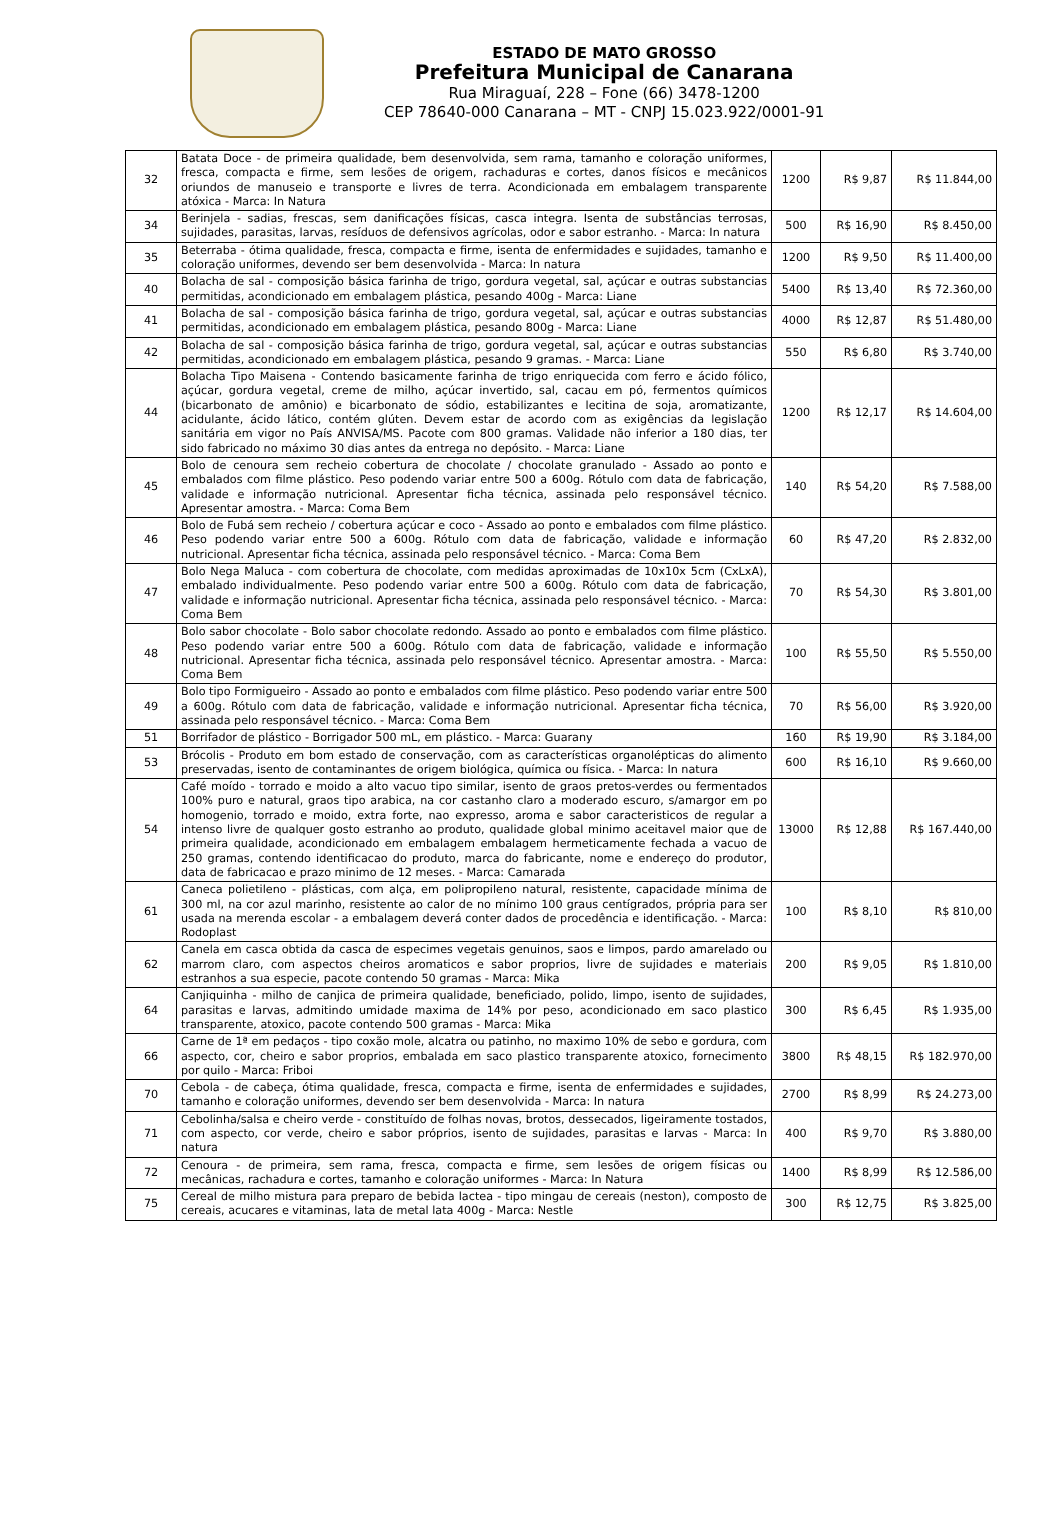ESTADO DE MATO GROSSO
Prefeitura Municipal de Canarana
Rua Miraguaí, 228 – Fone (66) 3478-1200
CEP 78640-000 Canarana – MT - CNPJ 15.023.922/0001-91
| 32 | Batata Doce - de primeira qualidade, bem desenvolvida, sem rama, tamanho e coloração uniformes, fresca, compacta e firme, sem lesões de origem, rachaduras e cortes, danos físicos e mecânicos oriundos de manuseio e transporte e livres de terra. Acondicionada em embalagem transparente atóxica - Marca: In Natura | 1200 | R$ 9,87 | R$ 11.844,00 |
| 34 | Berinjela - sadias, frescas, sem danificações físicas, casca integra. Isenta de substâncias terrosas, sujidades, parasitas, larvas, resíduos de defensivos agrícolas, odor e sabor estranho. - Marca: In natura | 500 | R$ 16,90 | R$ 8.450,00 |
| 35 | Beterraba - ótima qualidade, fresca, compacta e firme, isenta de enfermidades e sujidades, tamanho e coloração uniformes, devendo ser bem desenvolvida - Marca: In natura | 1200 | R$ 9,50 | R$ 11.400,00 |
| 40 | Bolacha de sal - composição básica farinha de trigo, gordura vegetal, sal, açúcar e outras substancias permitidas, acondicionado em embalagem plástica, pesando 400g - Marca: Liane | 5400 | R$ 13,40 | R$ 72.360,00 |
| 41 | Bolacha de sal - composição básica farinha de trigo, gordura vegetal, sal, açúcar e outras substancias permitidas, acondicionado em embalagem plástica, pesando 800g - Marca: Liane | 4000 | R$ 12,87 | R$ 51.480,00 |
| 42 | Bolacha de sal - composição básica farinha de trigo, gordura vegetal, sal, açúcar e outras substancias permitidas, acondicionado em embalagem plástica, pesando 9 gramas. - Marca: Liane | 550 | R$ 6,80 | R$ 3.740,00 |
| 44 | Bolacha Tipo Maisena - Contendo basicamente farinha de trigo enriquecida com ferro e ácido fólico, açúcar, gordura vegetal, creme de milho, açúcar invertido, sal, cacau em pó, fermentos químicos (bicarbonato de amônio) e bicarbonato de sódio, estabilizantes e lecitina de soja, aromatizante, acidulante, ácido lático, contém glúten. Devem estar de acordo com as exigências da legislação sanitária em vigor no País ANVISA/MS. Pacote com 800 gramas. Validade não inferior a 180 dias, ter sido fabricado no máximo 30 dias antes da entrega no depósito. - Marca: Liane | 1200 | R$ 12,17 | R$ 14.604,00 |
| 45 | Bolo de cenoura sem recheio cobertura de chocolate / chocolate granulado - Assado ao ponto e embalados com filme plástico. Peso podendo variar entre 500 a 600g. Rótulo com data de fabricação, validade e informação nutricional. Apresentar ficha técnica, assinada pelo responsável técnico. Apresentar amostra. - Marca: Coma Bem | 140 | R$ 54,20 | R$ 7.588,00 |
| 46 | Bolo de Fubá sem recheio / cobertura açúcar e coco - Assado ao ponto e embalados com filme plástico. Peso podendo variar entre 500 a 600g. Rótulo com data de fabricação, validade e informação nutricional. Apresentar ficha técnica, assinada pelo responsável técnico. - Marca: Coma Bem | 60 | R$ 47,20 | R$ 2.832,00 |
| 47 | Bolo Nega Maluca - com cobertura de chocolate, com medidas aproximadas de 10x10x 5cm (CxLxA), embalado individualmente. Peso podendo variar entre 500 a 600g. Rótulo com data de fabricação, validade e informação nutricional. Apresentar ficha técnica, assinada pelo responsável técnico. - Marca: Coma Bem | 70 | R$ 54,30 | R$ 3.801,00 |
| 48 | Bolo sabor chocolate - Bolo sabor chocolate redondo. Assado ao ponto e embalados com filme plástico. Peso podendo variar entre 500 a 600g. Rótulo com data de fabricação, validade e informação nutricional. Apresentar ficha técnica, assinada pelo responsável técnico. Apresentar amostra. - Marca: Coma Bem | 100 | R$ 55,50 | R$ 5.550,00 |
| 49 | Bolo tipo Formigueiro - Assado ao ponto e embalados com filme plástico. Peso podendo variar entre 500 a 600g. Rótulo com data de fabricação, validade e informação nutricional. Apresentar ficha técnica, assinada pelo responsável técnico. - Marca: Coma Bem | 70 | R$ 56,00 | R$ 3.920,00 |
| 51 | Borrifador de plástico - Borrigador 500 mL, em plástico. - Marca: Guarany | 160 | R$ 19,90 | R$ 3.184,00 |
| 53 | Brócolis - Produto em bom estado de conservação, com as características organolépticas do alimento preservadas, isento de contaminantes de origem biológica, química ou física. - Marca: In natura | 600 | R$ 16,10 | R$ 9.660,00 |
| 54 | Café moído - torrado e moido a alto vacuo tipo similar, isento de graos pretos-verdes ou fermentados 100% puro e natural, graos tipo arabica, na cor castanho claro a moderado escuro, s/amargor em po homogenio, torrado e moido, extra forte, nao expresso, aroma e sabor caracteristicos de regular a intenso livre de qualquer gosto estranho ao produto, qualidade global minimo aceitavel maior que de primeira qualidade, acondicionado em embalagem embalagem hermeticamente fechada a vacuo de 250 gramas, contendo identificacao do produto, marca do fabricante, nome e endereço do produtor, data de fabricacao e prazo minimo de 12 meses. - Marca: Camarada | 13000 | R$ 12,88 | R$ 167.440,00 |
| 61 | Caneca polietileno - plásticas, com alça, em polipropileno natural, resistente, capacidade mínima de 300 ml, na cor azul marinho, resistente ao calor de no mínimo 100 graus centígrados, própria para ser usada na merenda escolar - a embalagem deverá conter dados de procedência e identificação. - Marca: Rodoplast | 100 | R$ 8,10 | R$ 810,00 |
| 62 | Canela em casca obtida da casca de especimes vegetais genuinos, saos e limpos, pardo amarelado ou marrom claro, com aspectos cheiros aromaticos e sabor proprios, livre de sujidades e materiais estranhos a sua especie, pacote contendo 50 gramas - Marca: Mika | 200 | R$ 9,05 | R$ 1.810,00 |
| 64 | Canjiquinha - milho de canjica de primeira qualidade, beneficiado, polido, limpo, isento de sujidades, parasitas e larvas, admitindo umidade maxima de 14% por peso, acondicionado em saco plastico transparente, atoxico, pacote contendo 500 gramas - Marca: Mika | 300 | R$ 6,45 | R$ 1.935,00 |
| 66 | Carne de 1ª em pedaços - tipo coxão mole, alcatra ou patinho, no maximo 10% de sebo e gordura, com aspecto, cor, cheiro e sabor proprios, embalada em saco plastico transparente atoxico, fornecimento por quilo - Marca: Friboi | 3800 | R$ 48,15 | R$ 182.970,00 |
| 70 | Cebola - de cabeça, ótima qualidade, fresca, compacta e firme, isenta de enfermidades e sujidades, tamanho e coloração uniformes, devendo ser bem desenvolvida - Marca: In natura | 2700 | R$ 8,99 | R$ 24.273,00 |
| 71 | Cebolinha/salsa e cheiro verde - constituído de folhas novas, brotos, dessecados, ligeiramente tostados, com aspecto, cor verde, cheiro e sabor próprios, isento de sujidades, parasitas e larvas - Marca: In natura | 400 | R$ 9,70 | R$ 3.880,00 |
| 72 | Cenoura - de primeira, sem rama, fresca, compacta e firme, sem lesões de origem físicas ou mecânicas, rachadura e cortes, tamanho e coloração uniformes - Marca: In Natura | 1400 | R$ 8,99 | R$ 12.586,00 |
| 75 | Cereal de milho mistura para preparo de bebida lactea - tipo mingau de cereais (neston), composto de cereais, acucares e vitaminas, lata de metal lata 400g - Marca: Nestle | 300 | R$ 12,75 | R$ 3.825,00 |